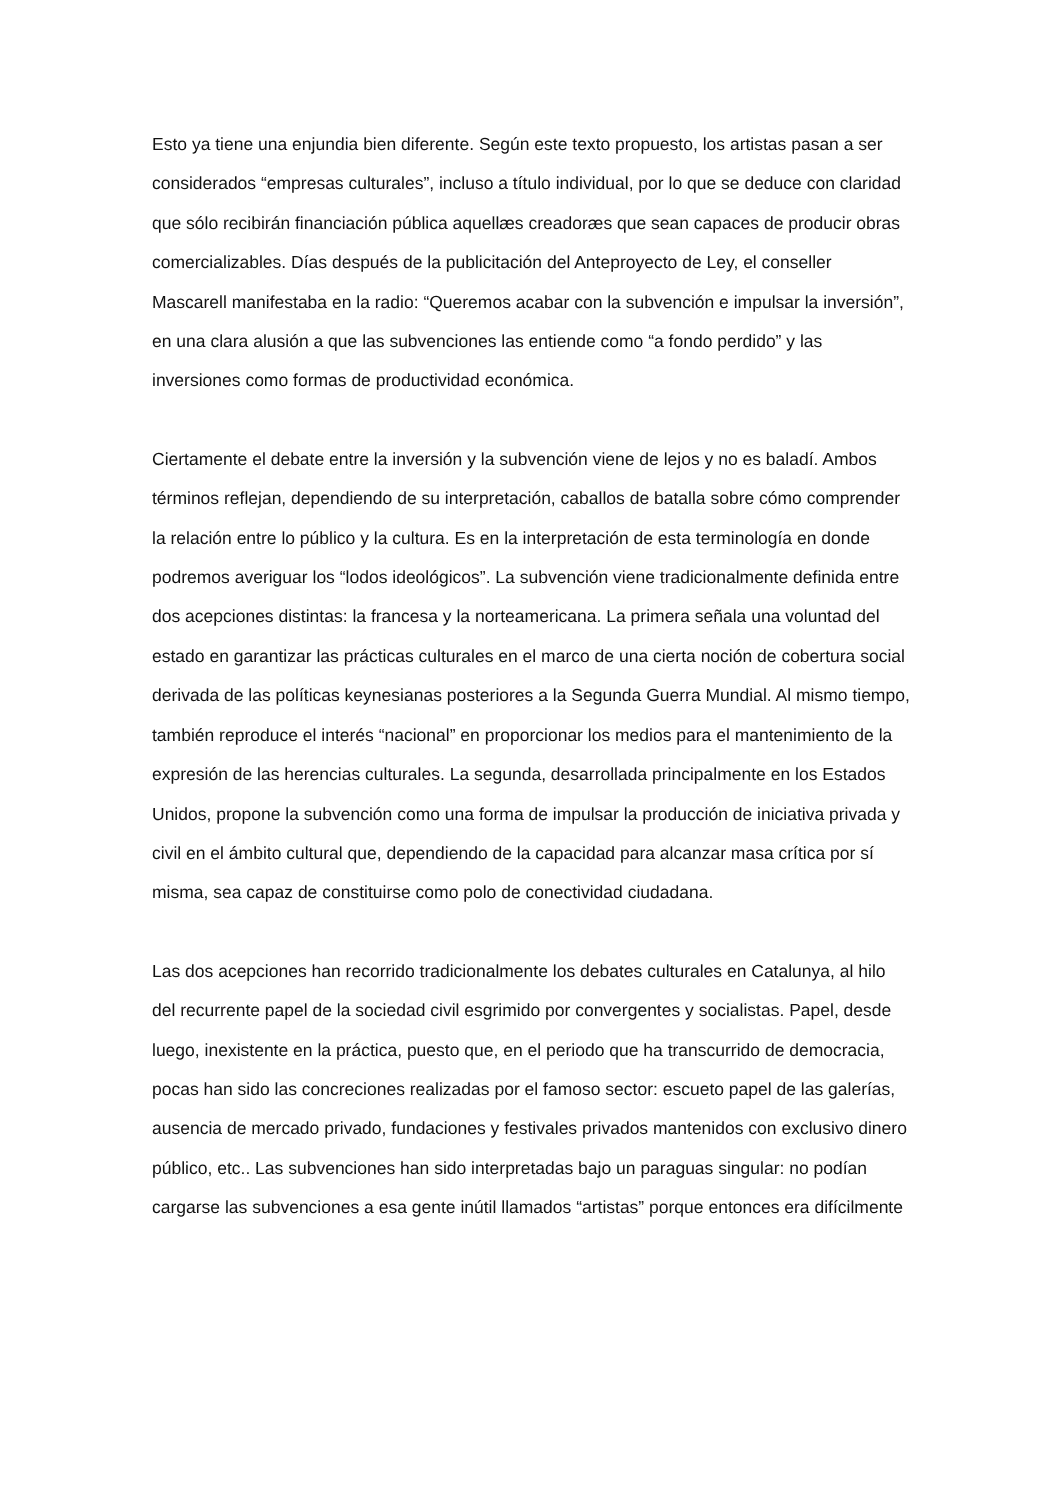Esto ya tiene una enjundia bien diferente. Según este texto propuesto, los artistas pasan a ser considerados “empresas culturales”, incluso a título individual, por lo que se deduce con claridad que sólo recibirán financiación pública aquellæs creadoræs que sean capaces de producir obras comercializables. Días después de la publicitación del Anteproyecto de Ley, el conseller Mascarell manifestaba en la radio: “Queremos acabar con la subvención e impulsar la inversión”, en una clara alusión a que las subvenciones las entiende como “a fondo perdido” y las inversiones como formas de productividad económica.
Ciertamente el debate entre la inversión y la subvención viene de lejos y no es baladí. Ambos términos reflejan, dependiendo de su interpretación, caballos de batalla sobre cómo comprender la relación entre lo público y la cultura. Es en la interpretación de esta terminología en donde podremos averiguar los “lodos ideológicos”. La subvención viene tradicionalmente definida entre dos acepciones distintas: la francesa y la norteamericana. La primera señala una voluntad del estado en garantizar las prácticas culturales en el marco de una cierta noción de cobertura social derivada de las políticas keynesianas posteriores a la Segunda Guerra Mundial. Al mismo tiempo, también reproduce el interés “nacional” en proporcionar los medios para el mantenimiento de la expresión de las herencias culturales. La segunda, desarrollada principalmente en los Estados Unidos, propone la subvención como una forma de impulsar la producción de iniciativa privada y civil en el ámbito cultural que, dependiendo de la capacidad para alcanzar masa crítica por sí misma, sea capaz de constituirse como polo de conectividad ciudadana.
Las dos acepciones han recorrido tradicionalmente los debates culturales en Catalunya, al hilo del recurrente papel de la sociedad civil esgrimido por convergentes y socialistas. Papel, desde luego, inexistente en la práctica, puesto que, en el periodo que ha transcurrido de democracia, pocas han sido las concreciones realizadas por el famoso sector: escueto papel de las galerías, ausencia de mercado privado, fundaciones y festivales privados mantenidos con exclusivo dinero público, etc.. Las subvenciones han sido interpretadas bajo un paraguas singular: no podían cargarse las subvenciones a esa gente inútil llamados “artistas” porque entonces era difícilmente